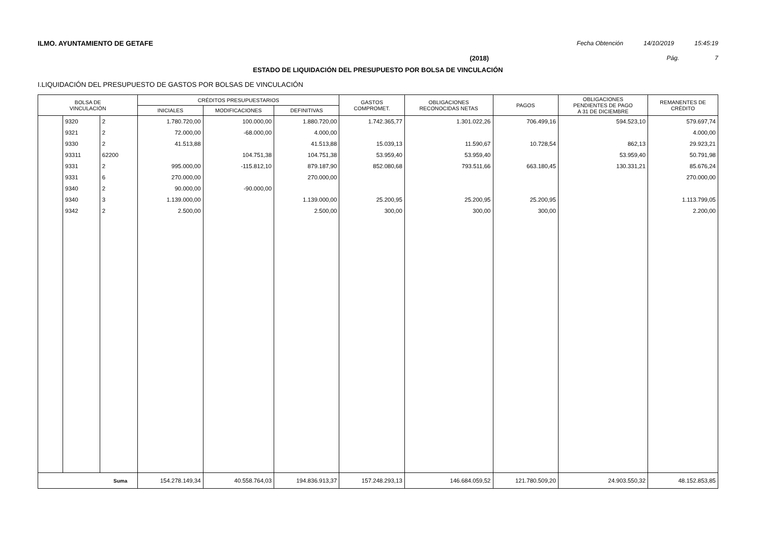ILMO. AYUNTAMIENTO DE GETAFE Fecha Obtención 14/10/2019 15:45:19
(2018) Pág. 7
ESTADO DE LIQUIDACIÓN DEL PRESUPUESTO POR BOLSA DE VINCULACIÓN
I.LIQUIDACIÓN DEL PRESUPUESTO DE GASTOS POR BOLSAS DE VINCULACIÓN
| BOLSA DE VINCULACIÓN | | | CRÉDITOS PRESUPUESTARIOS | | | GASTOS COMPROMET. | OBLIGACIONES RECONOCIDAS NETAS | PAGOS | OBLIGACIONES PENDIENTES DE PAGO A 31 DE DICIEMBRE | REMANENTES DE CRÉDITO |
| --- | --- | --- | --- | --- | --- | --- | --- | --- | --- | --- |
| | | | INICIALES | MODIFICACIONES | DEFINITIVAS | | | | | |
| | 9320 | 2 | 1.780.720,00 | 100.000,00 | 1.880.720,00 | 1.742.365,77 | 1.301.022,26 | 706.499,16 | 594.523,10 | 579.697,74 |
| | 9321 | 2 | 72.000,00 | -68.000,00 | 4.000,00 | | | | | 4.000,00 |
| | 9330 | 2 | 41.513,88 | | 41.513,88 | 15.039,13 | 11.590,67 | 10.728,54 | 862,13 | 29.923,21 |
| | 93311 | 62200 | | 104.751,38 | 104.751,38 | 53.959,40 | 53.959,40 | | 53.959,40 | 50.791,98 |
| | 9331 | 2 | 995.000,00 | -115.812,10 | 879.187,90 | 852.080,68 | 793.511,66 | 663.180,45 | 130.331,21 | 85.676,24 |
| | 9331 | 6 | 270.000,00 | | 270.000,00 | | | | | 270.000,00 |
| | 9340 | 2 | 90.000,00 | -90.000,00 | | | | | | |
| | 9340 | 3 | 1.139.000,00 | | 1.139.000,00 | 25.200,95 | 25.200,95 | 25.200,95 | | 1.113.799,05 |
| | 9342 | 2 | 2.500,00 | | 2.500,00 | 300,00 | 300,00 | 300,00 | | 2.200,00 |
| Suma | | | 154.278.149,34 | 40.558.764,03 | 194.836.913,37 | 157.248.293,13 | 146.684.059,52 | 121.780.509,20 | 24.903.550,32 | 48.152.853,85 |